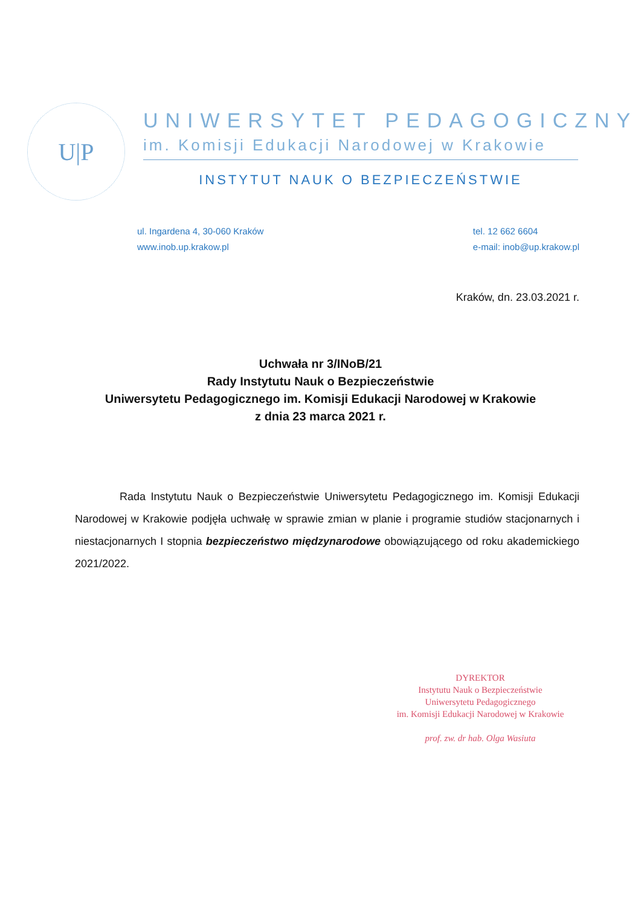U|P
UNIWERSYTET PEDAGOGICZNY
im. Komisji Edukacji Narodowej w Krakowie
INSTYTUT NAUK O BEZPIECZEŃSTWIE
ul. Ingardena 4, 30-060 Kraków
www.inob.up.krakow.pl
tel. 12 662 6604
e-mail: inob@up.krakow.pl
Kraków, dn. 23.03.2021 r.
Uchwała nr 3/INoB/21
Rady Instytutu Nauk o Bezpieczeństwie
Uniwersytetu Pedagogicznego im. Komisji Edukacji Narodowej w Krakowie
z dnia 23 marca 2021 r.
Rada Instytutu Nauk o Bezpieczeństwie Uniwersytetu Pedagogicznego im. Komisji Edukacji Narodowej w Krakowie podjęła uchwałę w sprawie zmian w planie i programie studiów stacjonarnych i niestacjonarnych I stopnia bezpieczeństwo międzynarodowe obowiązującego od roku akademickiego 2021/2022.
DYREKTOR
Instytutu Nauk o Bezpieczeństwie
Uniwersytetu Pedagogicznego
im. Komisji Edukacji Narodowej w Krakowie
prof. zw. dr hab. Olga Wasiuta